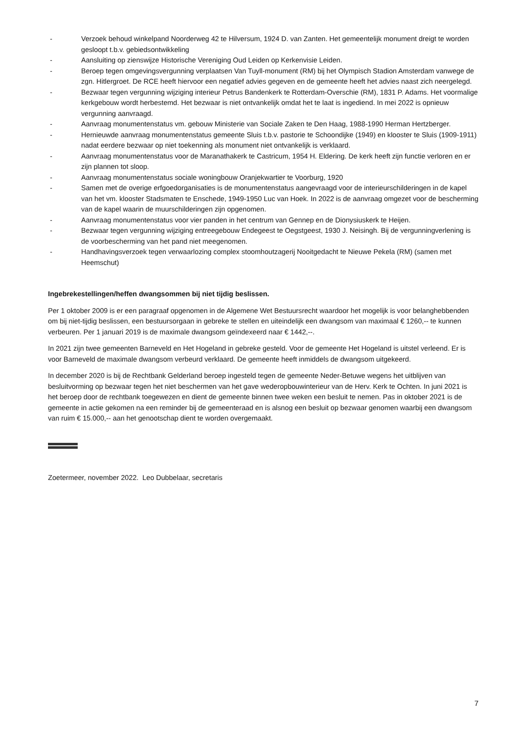- Verzoek behoud winkelpand Noorderweg 42 te Hilversum, 1924 D. van Zanten. Het gemeentelijk monument dreigt te worden gesloopt t.b.v. gebiedsontwikkeling
- Aansluiting op zienswijze Historische Vereniging Oud Leiden op Kerkenvisie Leiden.
- Beroep tegen omgevingsvergunning verplaatsen Van Tuyll-monument (RM) bij het Olympisch Stadion Amsterdam vanwege de zgn. Hitlergroet. De RCE heeft hiervoor een negatief advies gegeven en de gemeente heeft het advies naast zich neergelegd.
- Bezwaar tegen vergunning wijziging interieur Petrus Bandenkerk te Rotterdam-Overschie (RM), 1831 P. Adams. Het voormalige kerkgebouw wordt herbestemd. Het bezwaar is niet ontvankelijk omdat het te laat is ingediend. In mei 2022 is opnieuw vergunning aanvraagd.
- Aanvraag monumentenstatus vm. gebouw Ministerie van Sociale Zaken te Den Haag, 1988-1990 Herman Hertzberger.
- Hernieuwde aanvraag monumentenstatus gemeente Sluis t.b.v. pastorie te Schoondijke (1949) en klooster te Sluis (1909-1911) nadat eerdere bezwaar op niet toekenning als monument niet ontvankelijk is verklaard.
- Aanvraag monumentenstatus voor de Maranathakerk te Castricum, 1954 H. Eldering. De kerk heeft zijn functie verloren en er zijn plannen tot sloop.
- Aanvraag monumentenstatus sociale woningbouw Oranjekwartier te Voorburg, 1920
- Samen met de overige erfgoedorganisaties is de monumentenstatus aangevraagd voor de interieurschilderingen in de kapel van het vm. klooster Stadsmaten te Enschede, 1949-1950 Luc van Hoek. In 2022 is de aanvraag omgezet voor de bescherming van de kapel waarin de muurschilderingen zijn opgenomen.
- Aanvraag monumentenstatus voor vier panden in het centrum van Gennep en de Dionysiuskerk te Heijen.
- Bezwaar tegen vergunning wijziging entreegebouw Endegeest te Oegstgeest, 1930 J. Neisingh. Bij de vergunningverlening is de voorbescherming van het pand niet meegenomen.
- Handhavingsverzoek tegen verwaarlozing complex stoomhoutzagerij Nooitgedacht te Nieuwe Pekela (RM) (samen met Heemschut)
Ingebrekestellingen/heffen dwangsommen bij niet tijdig beslissen.
Per 1 oktober 2009 is er een paragraaf opgenomen in de Algemene Wet Bestuursrecht waardoor het mogelijk is voor belanghebbenden om bij niet-tijdig beslissen, een bestuursorgaan in gebreke te stellen en uiteindelijk een dwangsom van maximaal € 1260,-- te kunnen verbeuren. Per 1 januari 2019 is de maximale dwangsom geïndexeerd naar € 1442,--.
In 2021 zijn twee gemeenten Barneveld en Het Hogeland in gebreke gesteld. Voor de gemeente Het Hogeland is uitstel verleend. Er is voor Barneveld de maximale dwangsom verbeurd verklaard. De gemeente heeft inmiddels de dwangsom uitgekeerd.
In december 2020 is bij de Rechtbank Gelderland beroep ingesteld tegen de gemeente Neder-Betuwe wegens het uitblijven van besluitvorming op bezwaar tegen het niet beschermen van het gave wederopbouwinterieur van de Herv. Kerk te Ochten. In juni 2021 is het beroep door de rechtbank toegewezen en dient de gemeente binnen twee weken een besluit te nemen. Pas in oktober 2021 is de gemeente in actie gekomen na een reminder bij de gemeenteraad en is alsnog een besluit op bezwaar genomen waarbij een dwangsom van ruim € 15.000,-- aan het genootschap dient te worden overgemaakt.
Zoetermeer, november 2022. Leo Dubbelaar, secretaris
7